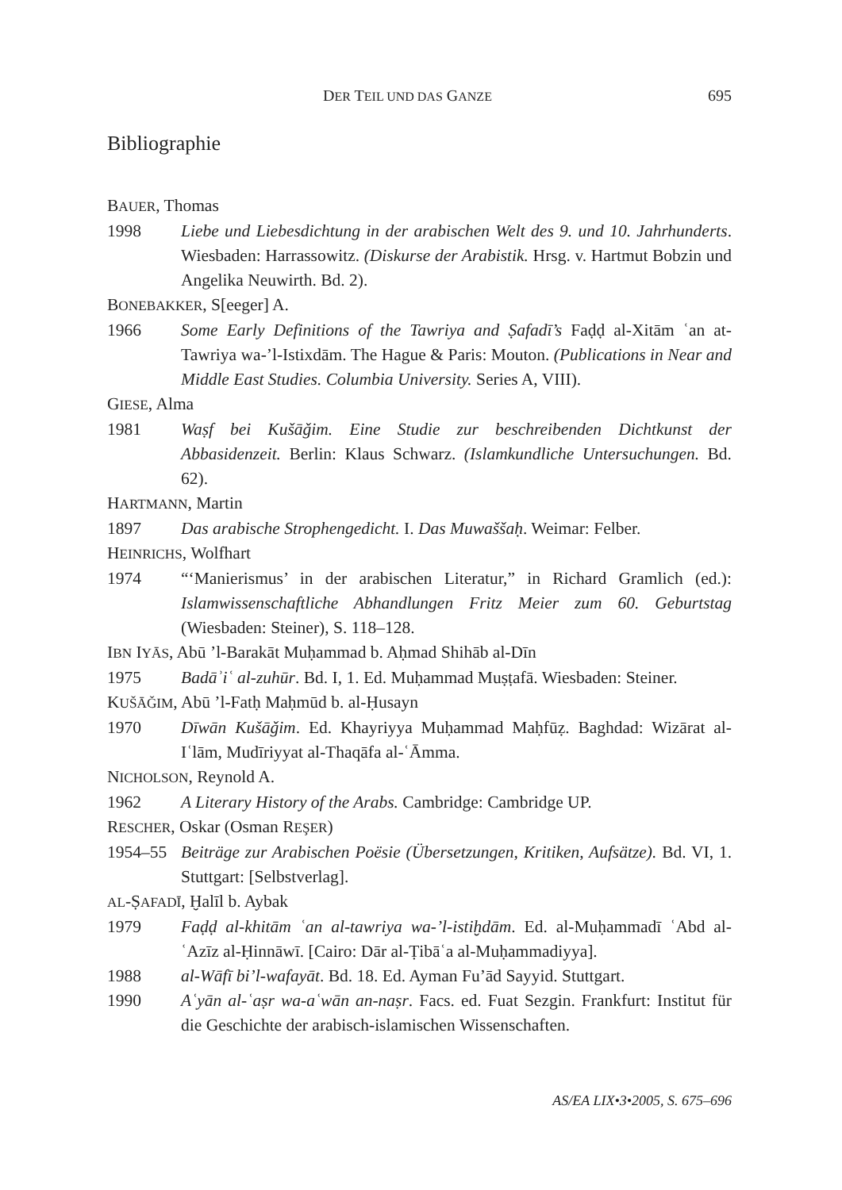DER TEIL UND DAS GANZE 695
Bibliographie
BAUER, Thomas
1998 Liebe und Liebesdichtung in der arabischen Welt des 9. und 10. Jahrhunderts. Wiesbaden: Harrassowitz. (Diskurse der Arabistik. Hrsg. v. Hartmut Bobzin und Angelika Neuwirth. Bd. 2).
BONEBAKKER, S[eeger] A.
1966 Some Early Definitions of the Tawriya and Ṣafadī’s Faḍḍ al-Xitām ʿan at-Tawriya wa-’l-Istixdām. The Hague & Paris: Mouton. (Publications in Near and Middle East Studies. Columbia University. Series A, VIII).
GIESE, Alma
1981 Waṣf bei Kušāǧim. Eine Studie zur beschreibenden Dichtkunst der Abbasidenzeit. Berlin: Klaus Schwarz. (Islamkundliche Untersuchungen. Bd. 62).
HARTMANN, Martin
1897 Das arabische Strophengedicht. I. Das Muwaššaḥ. Weimar: Felber.
HEINRICHS, Wolfhart
1974 “‘Manierismus’ in der arabischen Literatur,” in Richard Gramlich (ed.): Islamwissenschaftliche Abhandlungen Fritz Meier zum 60. Geburtstag (Wiesbaden: Steiner), S. 118–128.
IBN IYĀS, Abū ’l-Barakāt Muḥammad b. Aḥmad Shihāb al-Dīn
1975 Badāʾiʿ al-zuhūr. Bd. I, 1. Ed. Muḥammad Muṣṭafā. Wiesbaden: Steiner.
KUŠĀǦIM, Abū ’l-Fatḥ Maḥmūd b. al-Ḥusayn
1970 Dīwān Kušāǧim. Ed. Khayriyya Muḥammad Maḥfūẓ. Baghdad: Wizārat al-Iʿlām, Mudīriyyat al-Thaqāfa al-ʿĀmma.
NICHOLSON, Reynold A.
1962 A Literary History of the Arabs. Cambridge: Cambridge UP.
RESCHER, Oskar (Osman REŞER)
1954–55 Beiträge zur Arabischen Poësie (Übersetzungen, Kritiken, Aufsätze). Bd. VI, 1. Stuttgart: [Selbstverlag].
AL-ṢAFADĪ, Ḫalīl b. Aybak
1979 Faḍḍ al-khitām ʿan al-tawriya wa-’l-istiḫdām. Ed. al-Muḥammadī ʿAbd al-ʿAzīz al-Ḥinnāwī. [Cairo: Dār al-Ṭibāʿa al-Muḥammadiyya].
1988 al-Wāfī bi’l-wafayāt. Bd. 18. Ed. Ayman Fu’ād Sayyid. Stuttgart.
1990 Aʿyān al-ʿaṣr wa-aʿwān an-naṣr. Facs. ed. Fuat Sezgin. Frankfurt: Institut für die Geschichte der arabisch-islamischen Wissenschaften.
AS/EA LIX•3•2005, S. 675–696